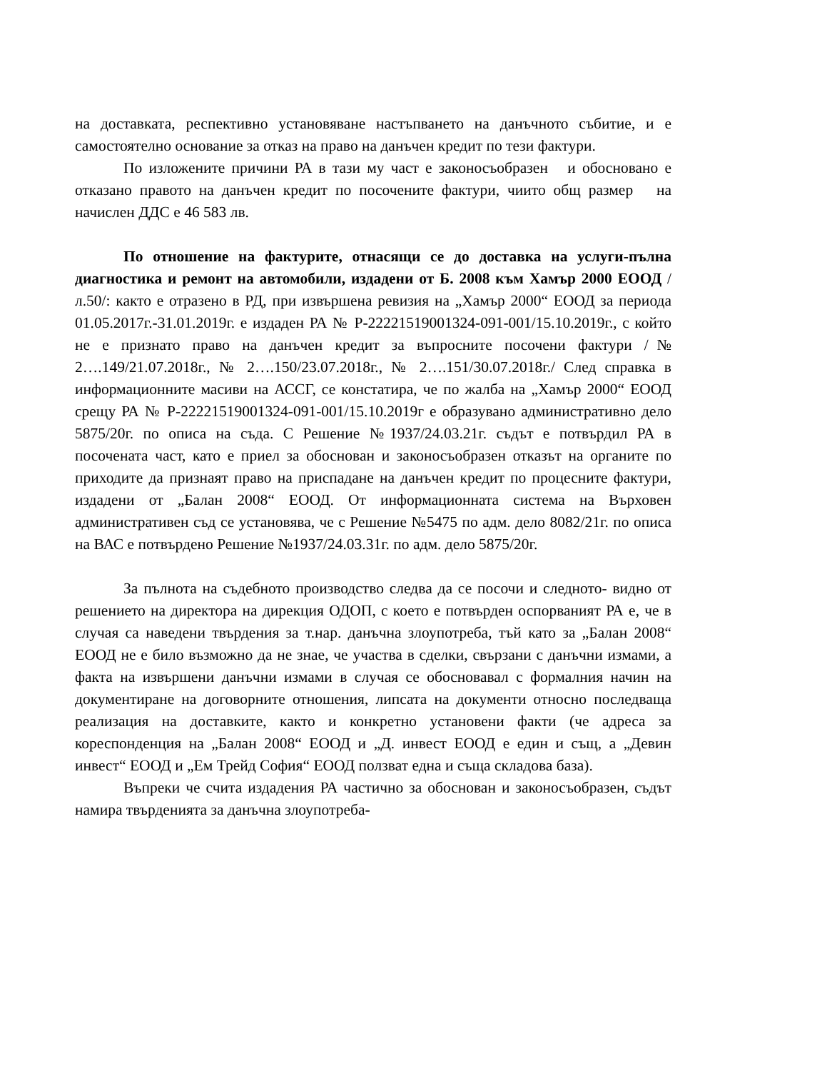на доставката, респективно установяване настъпването на данъчното събитие, и е самостоятелно основание за отказ на право на данъчен кредит по тези фактури.
По изложените причини РА в тази му част е законосъобразен и обосновано е отказано правото на данъчен кредит по посочените фактури, чиито общ размер на начислен ДДС е 46 583 лв.
По отношение на фактурите, отнасящи се до доставка на услуги-пълна диагностика и ремонт на автомобили, издадени от Б. 2008 към Хамър 2000 ЕООД / л.50/: както е отразено в РД, при извършена ревизия на „Хамър 2000“ ЕООД за периода 01.05.2017г.-31.01.2019г. е издаден РА № Р-22221519001324-091-001/15.10.2019г., с който не е признато право на данъчен кредит за въпросните посочени фактури /№ 2….149/21.07.2018г., № 2….150/23.07.2018г., № 2….151/30.07.2018г./ След справка в информационните масиви на АССГ, се констатира, че по жалба на „Хамър 2000“ ЕООД срещу РА № Р-22221519001324-091-001/15.10.2019г е образувано административно дело 5875/20г. по описа на съда. С Решение №1937/24.03.21г. съдът е потвърдил РА в посочената част, като е приел за обоснован и законосъобразен отказът на органите по приходите да признаят право на приспадане на данъчен кредит по процесните фактури, издадени от „Балан 2008“ ЕООД. От информационната система на Върховен административен съд се установява, че с Решение №5475 по адм. дело 8082/21г. по описа на ВАС е потвърдено Решение №1937/24.03.31г. по адм. дело 5875/20г.
За пълнота на съдебното производство следва да се посочи и следното- видно от решението на директора на дирекция ОДОП, с което е потвърден оспорваният РА е, че в случая са наведени твърдения за т.нар. данъчна злоупотреба, тъй като за „Балан 2008“ ЕООД не е било възможно да не знае, че участва в сделки, свързани с данъчни измами, а факта на извършени данъчни измами в случая се обосновавал с формалния начин на документиране на договорните отношения, липсата на документи относно последваща реализация на доставките, както и конкретно установени факти (че адреса за кореспонденция на „Балан 2008“ ЕООД и „Д. инвест ЕООД е един и същ, а „Девин инвест“ ЕООД и „Ем Трейд София“ ЕООД ползват една и съща складова база).
Въпреки че счита издадения РА частично за обоснован и законосъобразен, съдът намира твърденията за данъчна злоупотреба-